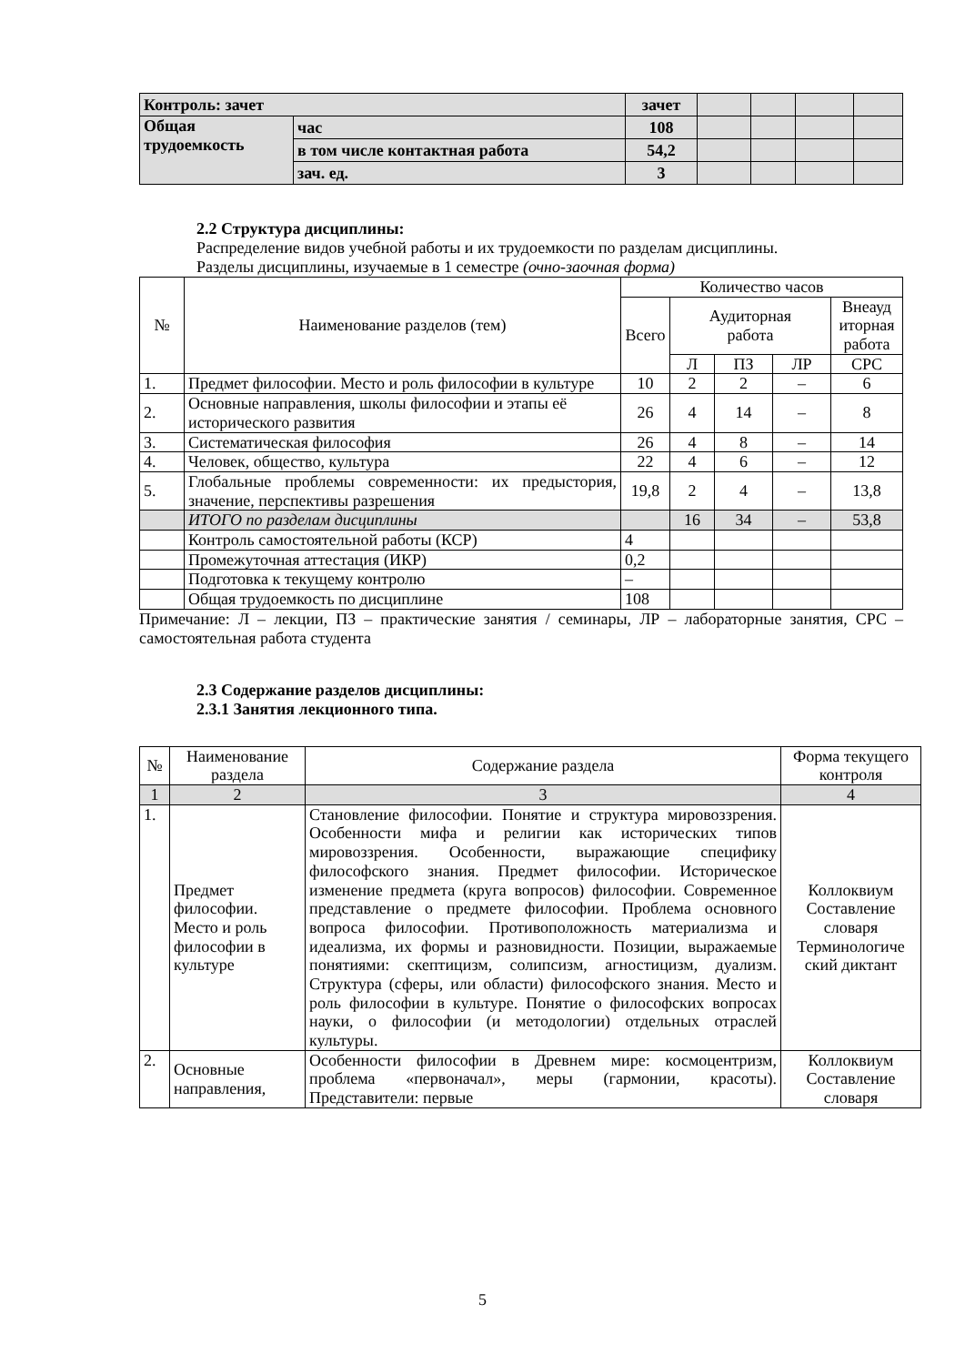| Контроль: зачет | | зачет | | | | |
| Общая трудоемкость | час | 108 | | | | |
| | в том числе контактная работа | 54,2 | | | | |
| | зач. ед. | 3 | | | | |
2.2 Структура дисциплины:
Распределение видов учебной работы и их трудоемкости по разделам дисциплины.
Разделы дисциплины, изучаемые в 1 семестре (очно-заочная форма)
| № | Наименование разделов (тем) | Количество часов | | | | |
| --- | --- | --- | --- | --- | --- | --- |
| | | Всего | Аудиторная работа | | | Внеауд иторная работа |
| | | | Л | ПЗ | ЛР | СРС |
| 1. | Предмет философии. Место и роль философии в культуре | 10 | 2 | 2 | – | 6 |
| 2. | Основные направления, школы философии и этапы её исторического развития | 26 | 4 | 14 | – | 8 |
| 3. | Систематическая философия | 26 | 4 | 8 | – | 14 |
| 4. | Человек, общество, культура | 22 | 4 | 6 | – | 12 |
| 5. | Глобальные проблемы современности: их предыстория, значение, перспективы разрешения | 19,8 | 2 | 4 | – | 13,8 |
| | ИТОГО по разделам дисциплины | | 16 | 34 | – | 53,8 |
| | Контроль самостоятельной работы (КСР) | 4 | | | | |
| | Промежуточная аттестация (ИКР) | 0,2 | | | | |
| | Подготовка к текущему контролю | – | | | | |
| | Общая трудоемкость по дисциплине | 108 | | | | |
Примечание: Л – лекции, ПЗ – практические занятия / семинары, ЛР – лабораторные занятия, СРС – самостоятельная работа студента
2.3 Содержание разделов дисциплины:
2.3.1 Занятия лекционного типа.
| № | Наименование раздела | Содержание раздела | Форма текущего контроля |
| 1 | 2 | 3 | 4 |
| 1. | Предмет философии. Место и роль философии в культуре | Становление философии. Понятие и структура мировоззрения. Особенности мифа и религии как исторических типов мировоззрения. Особенности, выражающие специфику философского знания. Предмет философии. Историческое изменение предмета (круга вопросов) философии. Современное представление о предмете философии. Проблема основного вопроса философии. Противоположность материализма и идеализма, их формы и разновидности. Позиции, выражаемые понятиями: скептицизм, солипсизм, агностицизм, дуализм. Структура (сферы, или области) философского знания. Место и роль философии в культуре. Понятие о философских вопросах науки, о философии (и методологии) отдельных отраслей культуры. | Коллоквиум Составление словаря Терминологиче ский диктант |
| 2. | Основные направления, | Особенности философии в Древнем мире: космоцентризм, проблема «первоначал», меры (гармонии, красоты). Представители: первые | Коллоквиум Составление словаря |
5